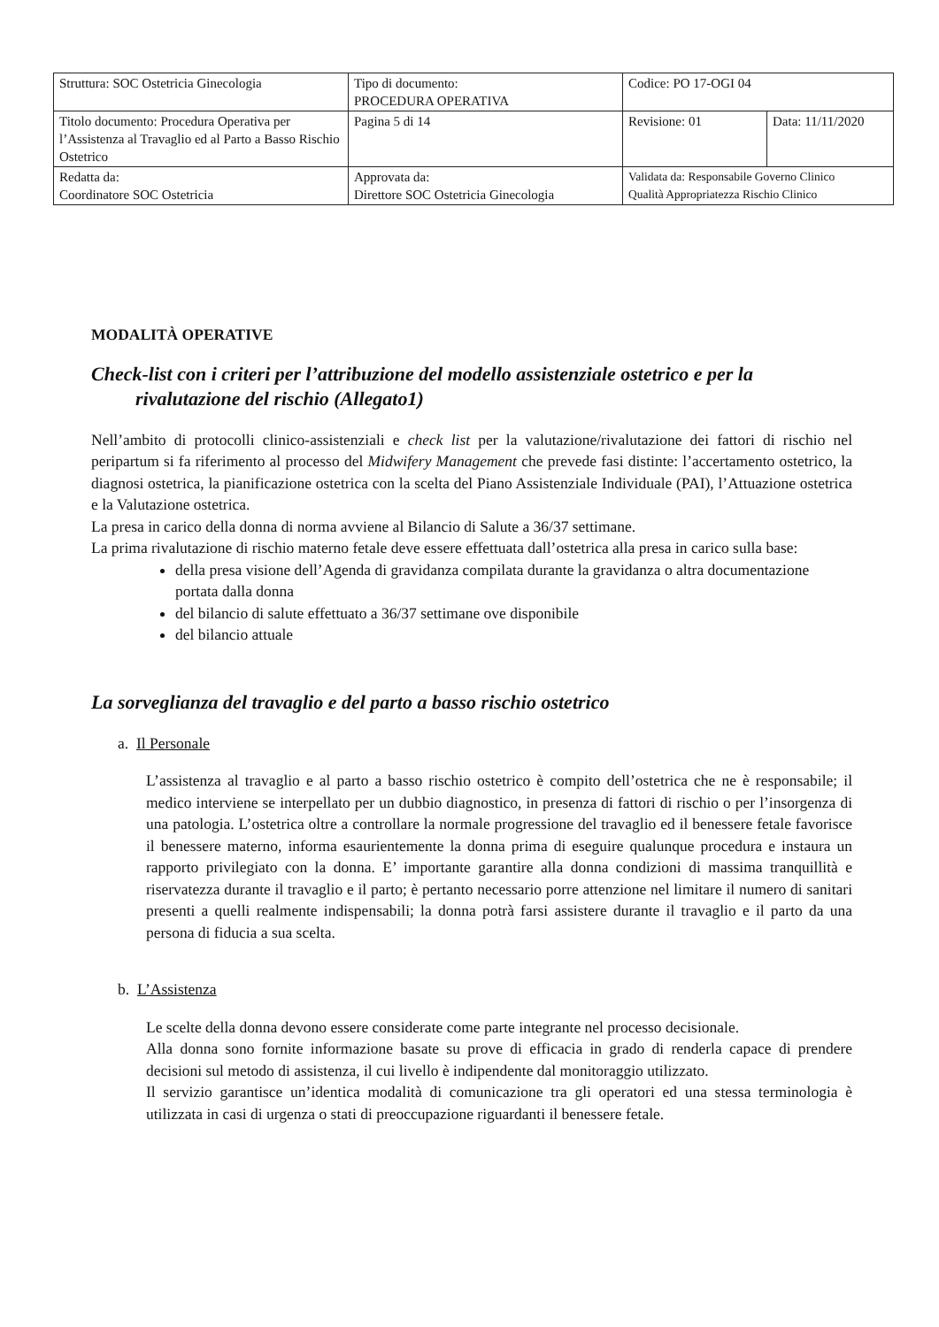| Struttura: SOC Ostetricia Ginecologia | Tipo di documento: PROCEDURA OPERATIVA | Codice: PO 17-OGI 04 | |
| Titolo documento: Procedura Operativa per l’Assistenza al Travaglio ed al Parto a Basso Rischio Ostetrico | Pagina 5 di 14 | Revisione: 01 | Data: 11/11/2020 |
| Redatta da: Coordinatore SOC Ostetricia | Approvata da: Direttore SOC Ostetricia Ginecologia | Validata da: Responsabile Governo Clinico Qualità Appropriatezza Rischio Clinico | |
MODALITÀ OPERATIVE
Check-list con i criteri per l’attribuzione del modello assistenziale ostetrico e per la rivalutazione del rischio (Allegato1)
Nell’ambito di protocolli clinico-assistenziali e check list per la valutazione/rivalutazione dei fattori di rischio nel peripartum si fa riferimento al processo del Midwifery Management che prevede fasi distinte: l’accertamento ostetrico, la diagnosi ostetrica, la pianificazione ostetrica con la scelta del Piano Assistenziale Individuale (PAI), l’Attuazione ostetrica e la Valutazione ostetrica.
La presa in carico della donna di norma avviene al Bilancio di Salute a 36/37 settimane.
La prima rivalutazione di rischio materno fetale deve essere effettuata dall’ostetrica alla presa in carico sulla base:
della presa visione dell’Agenda di gravidanza compilata durante la gravidanza o altra documentazione portata dalla donna
del bilancio di salute effettuato a 36/37 settimane ove disponibile
del bilancio attuale
La sorveglianza del travaglio e del parto a basso rischio ostetrico
a. Il Personale
L’assistenza al travaglio e al parto a basso rischio ostetrico è compito dell’ostetrica che ne è responsabile; il medico interviene se interpellato per un dubbio diagnostico, in presenza di fattori di rischio o per l’insorgenza di una patologia. L’ostetrica oltre a controllare la normale progressione del travaglio ed il benessere fetale favorisce il benessere materno, informa esaurientemente la donna prima di eseguire qualunque procedura e instaura un rapporto privilegiato con la donna. E’ importante garantire alla donna condizioni di massima tranquillità e riservatezza durante il travaglio e il parto; è pertanto necessario porre attenzione nel limitare il numero di sanitari presenti a quelli realmente indispensabili; la donna potrà farsi assistere durante il travaglio e il parto da una persona di fiducia a sua scelta.
b. L’Assistenza
Le scelte della donna devono essere considerate come parte integrante nel processo decisionale.
Alla donna sono fornite informazione basate su prove di efficacia in grado di renderla capace di prendere decisioni sul metodo di assistenza, il cui livello è indipendente dal monitoraggio utilizzato.
Il servizio garantisce un’identica modalità di comunicazione tra gli operatori ed una stessa terminologia è utilizzata in casi di urgenza o stati di preoccupazione riguardanti il benessere fetale.